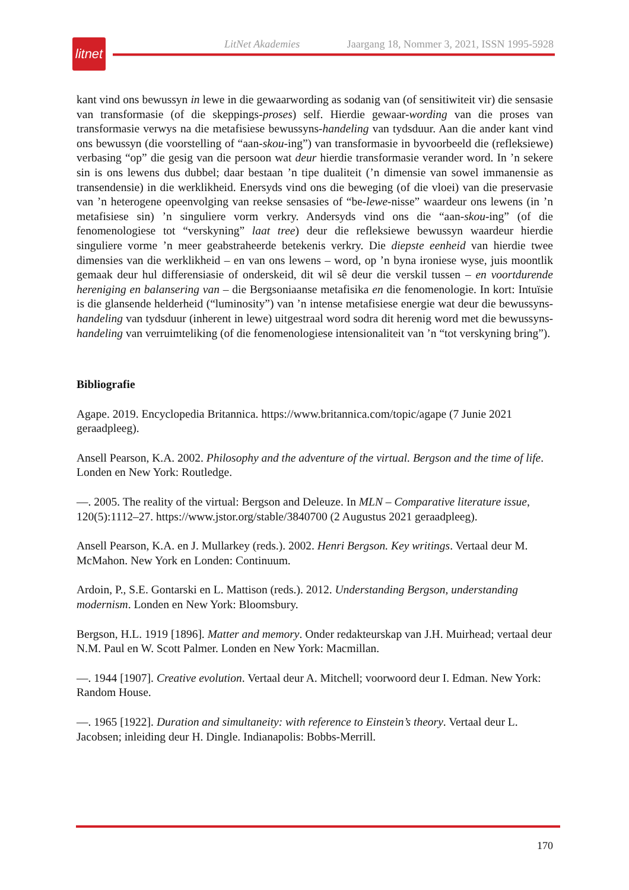litnet
LitNet Akademies Jaargang 18, Nommer 3, 2021, ISSN 1995-5928
kant vind ons bewussyn in lewe in die gewaarwording as sodanig van (of sensitiwiteit vir) die sensasie van transformasie (of die skeppings-proses) self. Hierdie gewaar-wording van die proses van transformasie verwys na die metafisiese bewussyns-handeling van tydsduur. Aan die ander kant vind ons bewussyn (die voorstelling of “aan-skou-ing”) van transformasie in byvoorbeeld die (refleksiewe) verbasing “op” die gesig van die persoon wat deur hierdie transformasie verander word. In ’n sekere sin is ons lewens dus dubbel; daar bestaan ’n tipe dualiteit (’n dimensie van sowel immanensie as transendensie) in die werklikheid. Enersyds vind ons die beweging (of die vloei) van die preservasie van ’n heterogene opeenvolging van reekse sensasies of “be-lewe-nisse” waardeur ons lewens (in ’n metafisiese sin) ’n singuliere vorm verkry. Andersyds vind ons die “aan-skou-ing” (of die fenomenologiese tot “verskyning” laat tree) deur die refleksiewe bewussyn waardeur hierdie singuliere vorme ’n meer geabstraheerde betekenis verkry. Die diepste eenheid van hierdie twee dimensies van die werklikheid – en van ons lewens – word, op ’n byna ironiese wyse, juis moontlik gemaak deur hul differensiasie of onderskeid, dit wil sê deur die verskil tussen – en voortdurende hereniging en balansering van – die Bergsoniaanse metafisika en die fenomenologie. In kort: Intuïsie is die glansende helderheid (“luminosity”) van ’n intense metafisiese energie wat deur die bewussyns-handeling van tydsduur (inherent in lewe) uitgestraal word sodra dit herenig word met die bewussyns-handeling van verruimteliking (of die fenomenologiese intensionaliteit van ’n “tot verskyning bring”).
Bibliografie
Agape. 2019. Encyclopedia Britannica. https://www.britannica.com/topic/agape (7 Junie 2021 geraadpleeg).
Ansell Pearson, K.A. 2002. Philosophy and the adventure of the virtual. Bergson and the time of life. Londen en New York: Routledge.
—. 2005. The reality of the virtual: Bergson and Deleuze. In MLN – Comparative literature issue, 120(5):1112–27. https://www.jstor.org/stable/3840700 (2 Augustus 2021 geraadpleeg).
Ansell Pearson, K.A. en J. Mullarkey (reds.). 2002. Henri Bergson. Key writings. Vertaal deur M. McMahon. New York en Londen: Continuum.
Ardoin, P., S.E. Gontarski en L. Mattison (reds.). 2012. Understanding Bergson, understanding modernism. Londen en New York: Bloomsbury.
Bergson, H.L. 1919 [1896]. Matter and memory. Onder redakteurskap van J.H. Muirhead; vertaal deur N.M. Paul en W. Scott Palmer. Londen en New York: Macmillan.
—. 1944 [1907]. Creative evolution. Vertaal deur A. Mitchell; voorwoord deur I. Edman. New York: Random House.
—. 1965 [1922]. Duration and simultaneity: with reference to Einstein’s theory. Vertaal deur L. Jacobsen; inleiding deur H. Dingle. Indianapolis: Bobbs-Merrill.
170